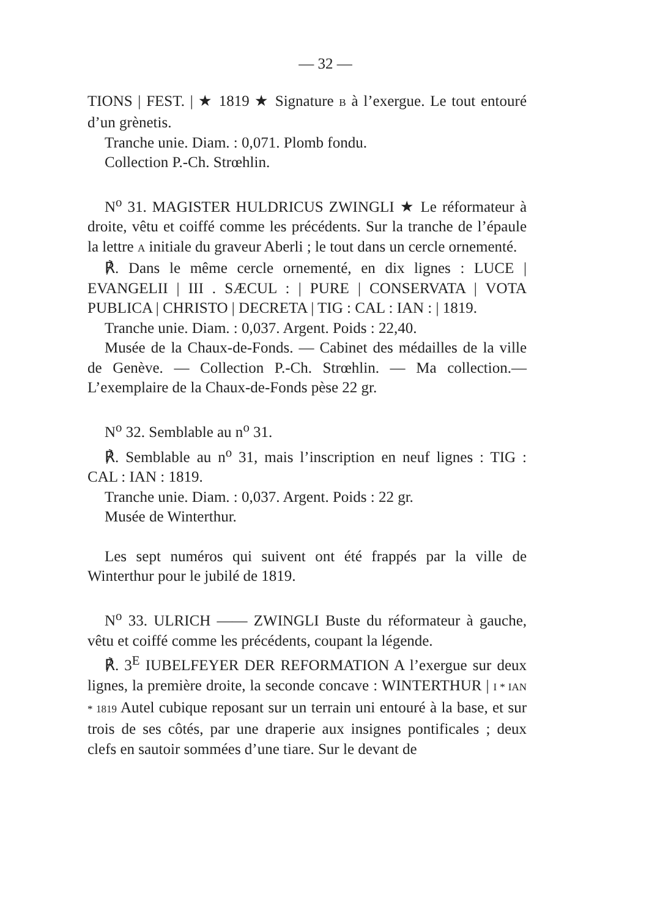— 32 —
TIONS | FEST. | ★ 1819 ★ Signature B à l’exergue. Le tout entouré d’un grènetis.
Tranche unie. Diam. : 0,071. Plomb fondu.
Collection P.-Ch. Strœhlin.
N<sup>o</sup> 31. MAGISTER HULDRICUS ZWINGLI ★ Le réformateur à droite, vêtu et coiffé comme les précédents. Sur la tranche de l’épaule la lettre A initiale du graveur Aberli ; le tout dans un cercle ornementé.
℟. Dans le même cercle ornementé, en dix lignes : LUCE | EVANGELII | III . SÆCUL : | PURE | CONSERVATA | VOTA PUBLICA | CHRISTO | DECRETA | TIG : CAL : IAN : | 1819.
Tranche unie. Diam. : 0,037. Argent. Poids : 22,40.
Musée de la Chaux-de-Fonds. — Cabinet des médailles de la ville de Genève. — Collection P.-Ch. Strœhlin. — Ma collection.— L’exemplaire de la Chaux-de-Fonds pèse 22 gr.
N<sup>o</sup> 32. Semblable au n<sup>o</sup> 31.
℟. Semblable au n<sup>o</sup> 31, mais l’inscription en neuf lignes : TIG : CAL : IAN : 1819.
Tranche unie. Diam. : 0,037. Argent. Poids : 22 gr.
Musée de Winterthur.
Les sept numéros qui suivent ont été frappés par la ville de Winterthur pour le jubilé de 1819.
N<sup>o</sup> 33. ULRICH —— ZWINGLI Buste du réformateur à gauche, vêtu et coiffé comme les précédents, coupant la légende.
℟. 3<sup>E</sup> IUBELFEYER DER REFORMATION A l’exergue sur deux lignes, la première droite, la seconde concave : WINTERTHUR | I * IAN * 1819 Autel cubique reposant sur un terrain uni entouré à la base, et sur trois de ses côtés, par une draperie aux insignes pontificales ; deux clefs en sautoir sommées d’une tiare. Sur le devant de